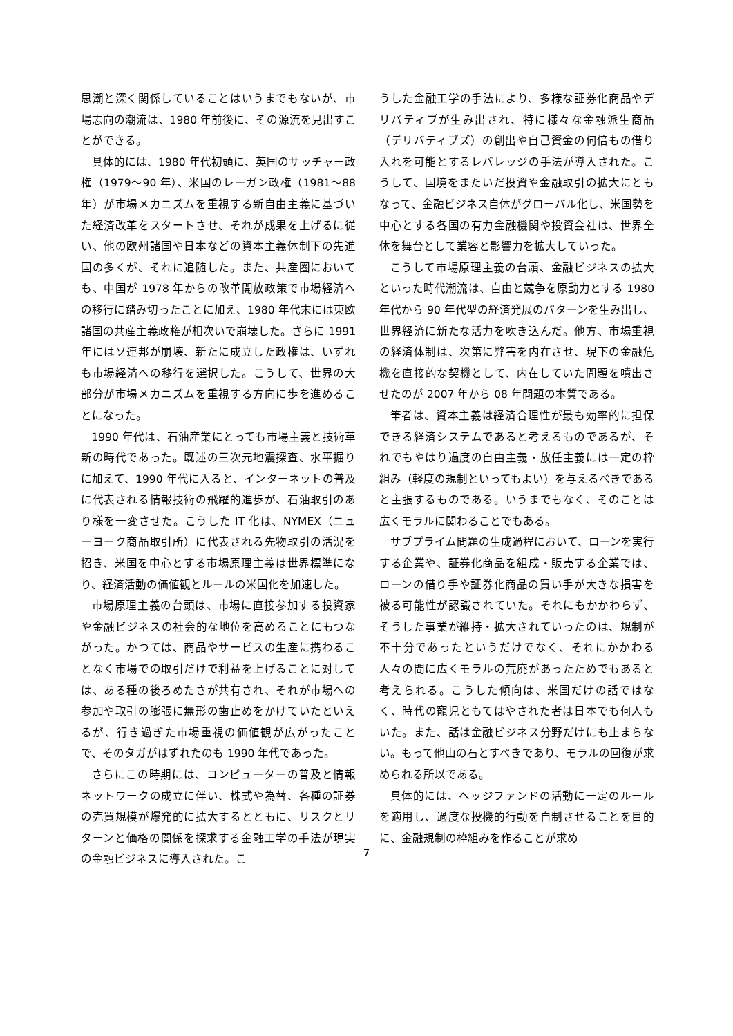思潮と深く関係していることはいうまでもないが、市場志向の潮流は、1980 年前後に、その源流を見出すことができる。
具体的には、1980 年代初頭に、英国のサッチャー政権（1979～90 年）、米国のレーガン政権（1981～88 年）が市場メカニズムを重視する新自由主義に基づいた経済改革をスタートさせ、それが成果を上げるに従い、他の欧州諸国や日本などの資本主義体制下の先進国の多くが、それに追随した。また、共産圏においても、中国が 1978 年からの改革開放政策で市場経済への移行に踏み切ったことに加え、1980 年代末には東欧諸国の共産主義政権が相次いで崩壊した。さらに 1991 年にはソ連邦が崩壊、新たに成立した政権は、いずれも市場経済への移行を選択した。こうして、世界の大部分が市場メカニズムを重視する方向に歩を進めることになった。
1990 年代は、石油産業にとっても市場主義と技術革新の時代であった。既述の三次元地震探査、水平掘りに加えて、1990 年代に入ると、インターネットの普及に代表される情報技術の飛躍的進歩が、石油取引のあり様を一変させた。こうした IT 化は、NYMEX（ニューヨーク商品取引所）に代表される先物取引の活況を招き、米国を中心とする市場原理主義は世界標準になり、経済活動の価値観とルールの米国化を加速した。
市場原理主義の台頭は、市場に直接参加する投資家や金融ビジネスの社会的な地位を高めることにもつながった。かつては、商品やサービスの生産に携わることなく市場での取引だけで利益を上げることに対しては、ある種の後ろめたさが共有され、それが市場への参加や取引の膨張に無形の歯止めをかけていたといえるが、行き過ぎた市場重視の価値観が広がったことで、そのタガがはずれたのも 1990 年代であった。
さらにこの時期には、コンピューターの普及と情報ネットワークの成立に伴い、株式や為替、各種の証券の売買規模が爆発的に拡大するとともに、リスクとリターンと価格の関係を探求する金融工学の手法が現実の金融ビジネスに導入された。こ
うした金融工学の手法により、多様な証券化商品やデリバティブが生み出され、特に様々な金融派生商品（デリバティブズ）の創出や自己資金の何倍もの借り入れを可能とするレバレッジの手法が導入された。こうして、国境をまたいだ投資や金融取引の拡大にともなって、金融ビジネス自体がグローバル化し、米国勢を中心とする各国の有力金融機関や投資会社は、世界全体を舞台として業容と影響力を拡大していった。
こうして市場原理主義の台頭、金融ビジネスの拡大といった時代潮流は、自由と競争を原動力とする 1980 年代から 90 年代型の経済発展のパターンを生み出し、世界経済に新たな活力を吹き込んだ。他方、市場重視の経済体制は、次第に弊害を内在させ、現下の金融危機を直接的な契機として、内在していた問題を噴出させたのが 2007 年から 08 年問題の本質である。
筆者は、資本主義は経済合理性が最も効率的に担保できる経済システムであると考えるものであるが、それでもやはり過度の自由主義・放任主義には一定の枠組み（軽度の規制といってもよい）を与えるべきであると主張するものである。いうまでもなく、そのことは広くモラルに関わることでもある。
サブプライム問題の生成過程において、ローンを実行する企業や、証券化商品を組成・販売する企業では、ローンの借り手や証券化商品の買い手が大きな損害を被る可能性が認識されていた。それにもかかわらず、そうした事業が維持・拡大されていったのは、規制が不十分であったというだけでなく、それにかかわる人々の間に広くモラルの荒廃があったためでもあると考えられる。こうした傾向は、米国だけの話ではなく、時代の寵児ともてはやされた者は日本でも何人もいた。また、話は金融ビジネス分野だけにも止まらない。もって他山の石とすべきであり、モラルの回復が求められる所以である。
具体的には、ヘッジファンドの活動に一定のルールを適用し、過度な投機的行動を自制させることを目的に、金融規制の枠組みを作ることが求め
7